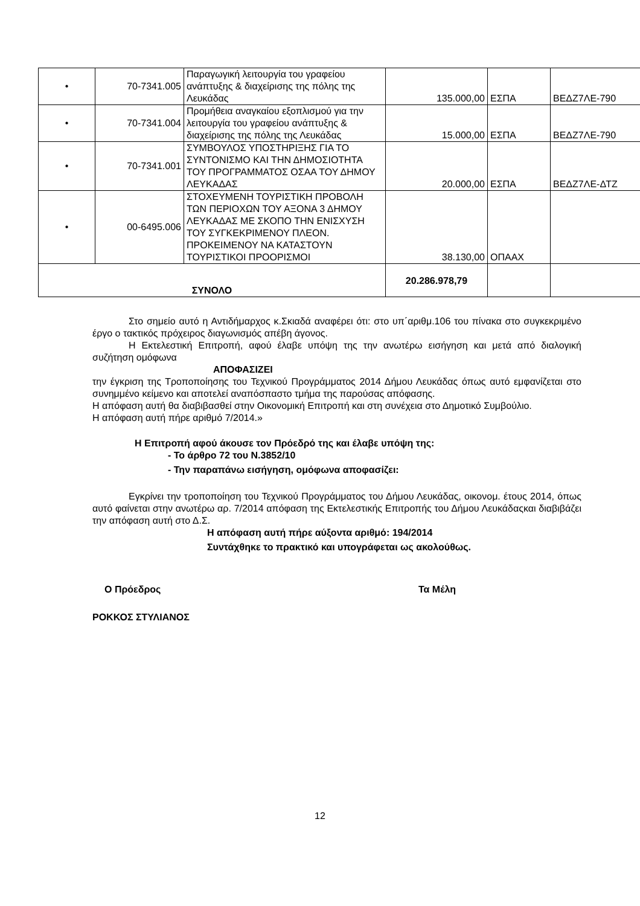| • | 70-7341.005 | Παραγωγική λειτουργία του γραφείου ανάπτυξης & διαχείρισης της πόλης της Λευκάδας | 135.000,00 | ΕΣΠΑ | ΒΕΔΖ7ΛΕ-790 |
| • | 70-7341.004 | Προμήθεια αναγκαίου εξοπλισμού για την λειτουργία του γραφείου ανάπτυξης & διαχείρισης της πόλης της Λευκάδας | 15.000,00 | ΕΣΠΑ | ΒΕΔΖ7ΛΕ-790 |
| • | 70-7341.001 | ΣΥΜΒΟΥΛΟΣ ΥΠΟΣΤΗΡΙΞΗΣ ΓΙΑ ΤΟ ΣΥΝΤΟΝΙΣΜΟ ΚΑΙ ΤΗΝ ΔΗΜΟΣΙΟΤΗΤΑ ΤΟΥ ΠΡΟΓΡΑΜΜΑΤΟΣ ΟΣΑΑ ΤΟΥ ΔΗΜΟΥ ΛΕΥΚΑΔΑΣ | 20.000,00 | ΕΣΠΑ | ΒΕΔΖ7ΛΕ-ΔΤΖ |
| • | 00-6495.006 | ΣΤΟΧΕΥΜΕΝΗ ΤΟΥΡΙΣΤΙΚΗ ΠΡΟΒΟΛΗ ΤΩΝ ΠΕΡΙΟΧΩΝ ΤΟΥ ΑΞΟΝΑ 3 ΔΗΜΟΥ ΛΕΥΚΑΔΑΣ ΜΕ ΣΚΟΠΟ ΤΗΝ ΕΝΙΣΧΥΣΗ ΤΟΥ ΣΥΓΚΕΚΡΙΜΕΝΟΥ ΠΛΕΟΝ. ΠΡΟΚΕΙΜΕΝΟΥ ΝΑ ΚΑΤΑΣΤΟΥΝ ΤΟΥΡΙΣΤΙΚΟΙ ΠΡΟΟΡΙΣΜΟΙ | 38.130,00 | ΟΠΑΑΧ | |
| ΣΥΝΟΛΟ | | | 20.286.978,79 | | |
Στο σημείο αυτό η Αντιδήμαρχος κ.Σκιαδά αναφέρει ότι: στο υπ΄αριθμ.106 του πίνακα στο συγκεκριμένο έργο ο τακτικός πρόχειρος διαγωνισμός απέβη άγονος.
Η Εκτελεστική Επιτροπή, αφού έλαβε υπόψη της την ανωτέρω εισήγηση και μετά από διαλογική συζήτηση ομόφωνα
ΑΠΟΦΑΣΙΖΕΙ
την έγκριση της Τροποποίησης του Τεχνικού Προγράμματος 2014 Δήμου Λευκάδας όπως αυτό εμφανίζεται στο συνημμένο κείμενο και αποτελεί αναπόσπαστο τμήμα της παρούσας απόφασης.
Η απόφαση αυτή θα διαβιβασθεί στην Οικονομική Επιτροπή και στη συνέχεια στο Δημοτικό Συμβούλιο.
Η απόφαση αυτή πήρε αριθμό 7/2014.»
Η Επιτροπή αφού άκουσε τον Πρόεδρό της και έλαβε υπόψη της:
- Το άρθρο 72 του Ν.3852/10
- Την παραπάνω εισήγηση, ομόφωνα αποφασίζει:
Εγκρίνει την τροποποίηση του Τεχνικού Προγράμματος του Δήμου Λευκάδας, οικονομ. έτους 2014, όπως αυτό φαίνεται στην ανωτέρω αρ. 7/2014 απόφαση της Εκτελεστικής Επιτροπής του Δήμου Λευκάδαςκαι διαβιβάζει την απόφαση αυτή στο Δ.Σ.
Η απόφαση αυτή πήρε αύξοντα αριθμό: 194/2014
Συντάχθηκε το πρακτικό και υπογράφεται ως ακολούθως.
Ο Πρόεδρος Τα Μέλη
ΡΟΚΚΟΣ ΣΤΥΛΙΑΝΟΣ
12